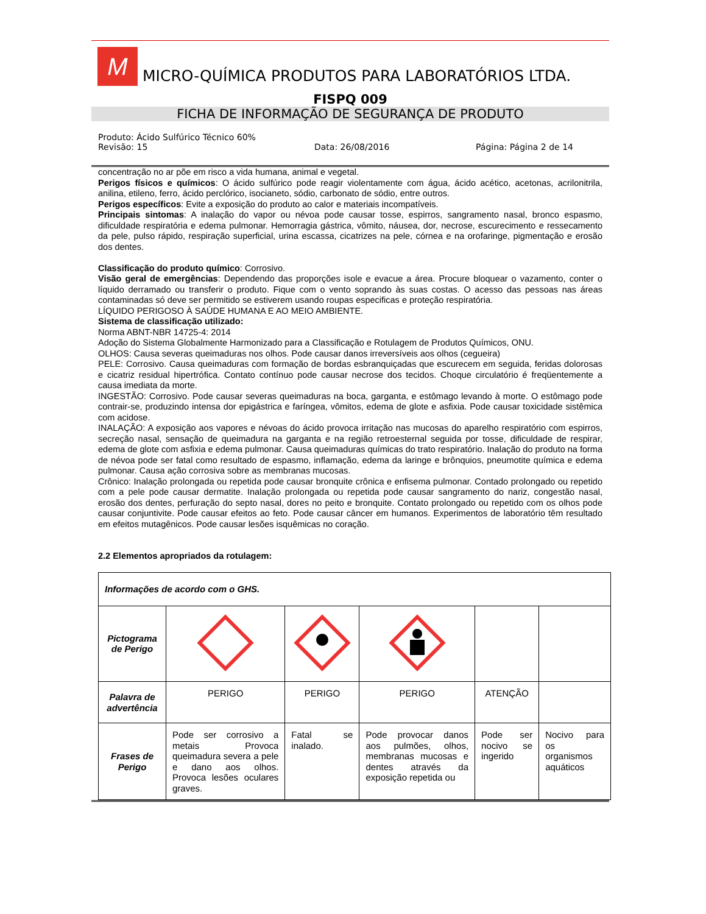M
MICRO-QUÍMICA PRODUTOS PARA LABORATÓRIOS LTDA.
FISPQ 009
FICHA DE INFORMAÇÃO DE SEGURANÇA DE PRODUTO
Produto: Ácido Sulfúrico Técnico 60%
Revisão: 15 Data: 26/08/2016 Página: Página 2 de 14
concentração no ar põe em risco a vida humana, animal e vegetal.
Perigos físicos e químicos: O ácido sulfúrico pode reagir violentamente com água, ácido acético, acetonas, acrilonitrila, anilina, etileno, ferro, ácido perclórico, isocianeto, sódio, carbonato de sódio, entre outros.
Perigos específicos: Evite a exposição do produto ao calor e materiais incompatíveis.
Principais sintomas: A inalação do vapor ou névoa pode causar tosse, espirros, sangramento nasal, bronco espasmo, dificuldade respiratória e edema pulmonar. Hemorragia gástrica, vômito, náusea, dor, necrose, escurecimento e ressecamento da pele, pulso rápido, respiração superficial, urina escassa, cicatrizes na pele, córnea e na orofaringe, pigmentação e erosão dos dentes.
Classificação do produto químico: Corrosivo.
Visão geral de emergências: Dependendo das proporções isole e evacue a área. Procure bloquear o vazamento, conter o líquido derramado ou transferir o produto. Fique com o vento soprando às suas costas. O acesso das pessoas nas áreas contaminadas só deve ser permitido se estiverem usando roupas especificas e proteção respiratória.
LÍQUIDO PERIGOSO À SAÚDE HUMANA E AO MEIO AMBIENTE.
Sistema de classificação utilizado:
Norma ABNT-NBR 14725-4: 2014
Adoção do Sistema Globalmente Harmonizado para a Classificação e Rotulagem de Produtos Químicos, ONU.
OLHOS: Causa severas queimaduras nos olhos. Pode causar danos irreversíveis aos olhos (cegueira)
PELE: Corrosivo. Causa queimaduras com formação de bordas esbranquiçadas que escurecem em seguida, feridas dolorosas e cicatriz residual hipertrófica. Contato contínuo pode causar necrose dos tecidos. Choque circulatório é freqüentemente a causa imediata da morte.
INGESTÃO: Corrosivo. Pode causar severas queimaduras na boca, garganta, e estômago levando à morte. O estômago pode contrair-se, produzindo intensa dor epigástrica e faríngea, vômitos, edema de glote e asfixia. Pode causar toxicidade sistêmica com acidose.
INALAÇÃO: A exposição aos vapores e névoas do ácido provoca irritação nas mucosas do aparelho respiratório com espirros, secreção nasal, sensação de queimadura na garganta e na região retroesternal seguida por tosse, dificuldade de respirar, edema de glote com asfixia e edema pulmonar. Causa queimaduras químicas do trato respiratório. Inalação do produto na forma de névoa pode ser fatal como resultado de espasmo, inflamação, edema da laringe e brônquios, pneumotite química e edema pulmonar. Causa ação corrosiva sobre as membranas mucosas.
Crônico: Inalação prolongada ou repetida pode causar bronquite crônica e enfisema pulmonar. Contado prolongado ou repetido com a pele pode causar dermatite. Inalação prolongada ou repetida pode causar sangramento do nariz, congestão nasal, erosão dos dentes, perfuração do septo nasal, dores no peito e bronquite. Contato prolongado ou repetido com os olhos pode causar conjuntivite. Pode causar efeitos ao feto. Pode causar câncer em humanos. Experimentos de laboratório têm resultado em efeitos mutagênicos. Pode causar lesões isquêmicas no coração.
2.2 Elementos apropriados da rotulagem:
| Informações de acordo com o GHS. | | | | | |
| Pictograma de Perigo | | | | | |
| Palavra de advertência | PERIGO | PERIGO | PERIGO | ATENÇÃO | |
| Frases de Perigo | Pode ser corrosivo a metais Provoca queimadura severa a pele e dano aos olhos. Provoca lesões oculares graves. | Fatal se inalado. | Pode provocar danos aos pulmões, olhos, membranas mucosas e dentes através da exposição repetida ou | Pode ser nocivo se ingerido | Nocivo para os organismos aquáticos |